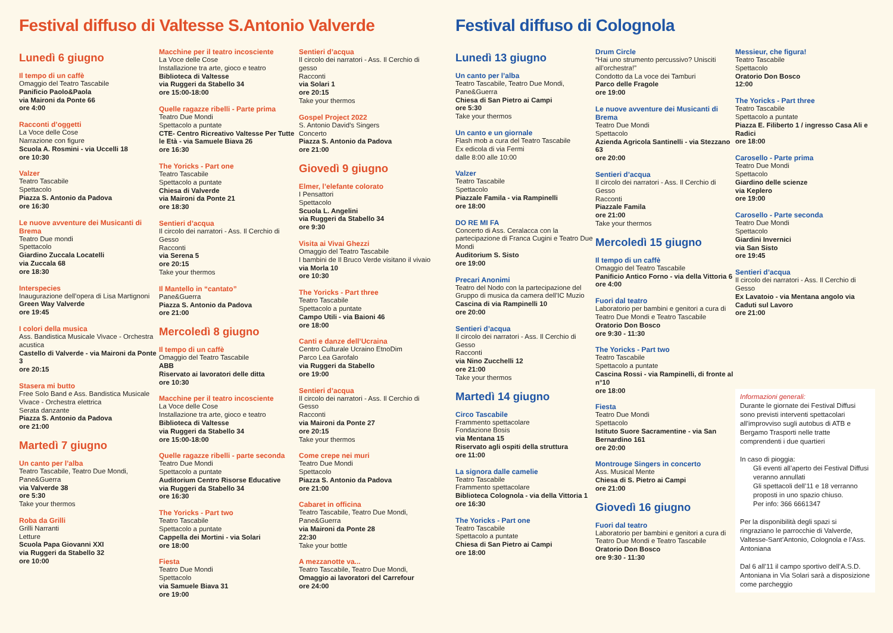Festival diffuso di Valtesse S.Antonio Valverde
Lunedì 6 giugno
Il tempo di un caffè
Omaggio del Teatro Tascabile
Panificio Paolo&Paola
via Maironi da Ponte 66
ore 4:00
Racconti d’oggetti
La Voce delle Cose
Narrazione con figure
Scuola A. Rosmini - via Uccelli 18
ore 10:30
Valzer
Teatro Tascabile
Spettacolo
Piazza S. Antonio da Padova
ore 16:30
Le nuove avventure dei Musicanti di Brema
Teatro Due mondi
Spettacolo
Giardino Zuccala Locatelli
via Zuccala 68
ore 18:30
Interspecies
Inaugurazione dell’opera di Lisa Martignoni
Green Way Valverde
ore 19:45
I colori della musica
Ass. Bandistica Musicale Vivace - Orchestra acustica
Castello di Valverde - via Maironi da Ponte 3
ore 20:15
Stasera mi butto
Free Solo Band e Ass. Bandistica Musicale Vivace - Orchestra elettrica
Serata danzante
Piazza S. Antonio da Padova
ore 21:00
Martedì 7 giugno
Un canto per l’alba
Teatro Tascabile, Teatro Due Mondi, Pane&Guerra
via Valverde 38
ore 5:30
Take your thermos
Roba da Grilli
Grilli Narranti
Letture
Scuola Papa Giovanni XXI
via Ruggeri da Stabello 32
ore 10:00
Macchine per il teatro incosciente
La Voce delle Cose
Installazione tra arte, gioco e teatro
Biblioteca di Valtesse
via Ruggeri da Stabello 34
ore 15:00-18:00
Quelle ragazze ribelli - Parte prima
Teatro Due Mondi
Spettacolo a puntate
CTE- Centro Ricreativo Valtesse Per Tutte le Età - via Samuele Biava 26
ore 16:30
The Yoricks - Part one
Teatro Tascabile
Spettacolo a puntate
Chiesa di Valverde
via Maironi da Ponte 21
ore 18:30
Sentieri d’acqua
Il circolo dei narratori - Ass. Il Cerchio di Gesso
Racconti
via Serena 5
ore 20:15
Take your thermos
Il Mantello in “cantato”
Pane&Guerra
Piazza S. Antonio da Padova
ore 21:00
Mercoledì 8 giugno
Il tempo di un caffè
Omaggio del Teatro Tascabile
ABB
Riservato ai lavoratori delle ditta
ore 10:30
Macchine per il teatro incosciente
La Voce delle Cose
Installazione tra arte, gioco e teatro
Biblioteca di Valtesse
via Ruggeri da Stabello 34
ore 15:00-18:00
Quelle ragazze ribelli - parte seconda
Teatro Due Mondi
Spettacolo a puntate
Auditorium Centro Risorse Educative
via Ruggeri da Stabello 34
ore 16:30
The Yoricks - Part two
Teatro Tascabile
Spettacolo a puntate
Cappella dei Mortini - via Solari
ore 18:00
Fiesta
Teatro Due Mondi
Spettacolo
via Samuele Biava 31
ore 19:00
Sentieri d’acqua
Il circolo dei narratori - Ass. Il Cerchio di gesso
Racconti
via Solari 1
ore 20:15
Take your thermos
Gospel Project 2022
S. Antonio David’s Singers
Concerto
Piazza S. Antonio da Padova
ore 21:00
Giovedì 9 giugno
Elmer, l’elefante colorato
I Pensattori
Spettacolo
Scuola L. Angelini
via Ruggeri da Stabello 34
ore 9:30
Visita ai Vivai Ghezzi
Omaggio del Teatro Tascabile
I bambini de Il Bruco Verde visitano il vivaio
via Morla 10
ore 10:30
The Yoricks - Part three
Teatro Tascabile
Spettacolo a puntate
Campo Utili - via Baioni 46
ore 18:00
Canti e danze dell’Ucraina
Centro Culturale Ucraino EtnoDim
Parco Lea Garofalo
via Ruggeri da Stabello
ore 19:00
Sentieri d’acqua
Il circolo dei narratori - Ass. Il Cerchio di Gesso
Racconti
via Maironi da Ponte 27
ore 20:15
Take your thermos
Come crepe nei muri
Teatro Due Mondi
Spettacolo
Piazza S. Antonio da Padova
ore 21:00
Cabaret in officina
Teatro Tascabile, Teatro Due Mondi, Pane&Guerra
via Maironi da Ponte 28
22:30
Take your bottle
A mezzanotte va...
Teatro Tascabile, Teatro Due Mondi,
Omaggio ai lavoratori del Carrefour
ore 24:00
Festival diffuso di Colognola
Lunedì 13 giugno
Un canto per l’alba
Teatro Tascabile, Teatro Due Mondi, Pane&Guerra
Chiesa di San Pietro ai Campi
ore 5:30
Take your thermos
Un canto e un giornale
Flash mob a cura del Teatro Tascabile
Ex edicola di via Fermi
dalle 8:00 alle 10:00
Valzer
Teatro Tascabile
Spettacolo
Piazzale Famila - via Rampinelli
ore 18:00
DO RE MI FA
Concerto di Ass. Ceralacca con la partecipazione di Franca Cugini e Teatro Due Mondi
Auditorium S. Sisto
ore 19:00
Precari Anonimi
Teatro del Nodo con la partecipazione del Gruppo di musica da camera dell’IC Muzio
Cascina di via Rampinelli 10
ore 20:00
Sentieri d’acqua
Il circolo dei narratori - Ass. Il Cerchio di Gesso
Racconti
via Nino Zucchelli 12
ore 21:00
Take your thermos
Martedì 14 giugno
Circo Tascabile
Frammento spettacolare
Fondazione Bosis
via Mentana 15
Riservato agli ospiti della struttura
ore 11:00
La signora dalle camelie
Teatro Tascabile
Frammento spettacolare
Biblioteca Colognola - via della Vittoria 1
ore 16:30
The Yoricks - Part one
Teatro Tascabile
Spettacolo a puntate
Chiesa di San Pietro ai Campi
ore 18:00
Drum Circle
“Hai uno strumento percussivo? Unisciti all’orchestra!”
Condotto da La voce dei Tamburi
Parco delle Fragole
ore 19:00
Le nuove avventure dei Musicanti di Brema
Teatro Due Mondi
Spettacolo
Azienda Agricola Santinelli - via Stezzano 63
ore 20:00
Sentieri d’acqua
Il circolo dei narratori - Ass. Il Cerchio di Gesso
Racconti
Piazzale Famila
ore 21:00
Take your thermos
Mercoledì 15 giugno
Il tempo di un caffè
Omaggio del Teatro Tascabile
Panificio Antico Forno - via della Vittoria 6
ore 4:00
Fuori dal teatro
Laboratorio per bambini e genitori a cura di Teatro Due Mondi e Teatro Tascabile
Oratorio Don Bosco
ore 9:30 - 11:30
The Yoricks - Part two
Teatro Tascabile
Spettacolo a puntate
Cascina Rossi - via Rampinelli, di fronte al n°10
ore 18:00
Fiesta
Teatro Due Mondi
Spettacolo
Istituto Suore Sacramentine - via San Bernardino 161
ore 20:00
Montrouge Singers in concerto
Ass. Musical Mente
Chiesa di S. Pietro ai Campi
ore 21:00
Giovedì 16 giugno
Fuori dal teatro
Laboratorio per bambini e genitori a cura di Teatro Due Mondi e Teatro Tascabile
Oratorio Don Bosco
ore 9:30 - 11:30
Messieur, che figura!
Teatro Tascabile
Spettacolo
Oratorio Don Bosco
12:00
The Yoricks - Part three
Teatro Tascabile
Spettacolo a puntate
Piazza E. Filiberto 1 / ingresso Casa Ali e Radici
ore 18:00
Carosello - Parte prima
Teatro Due Mondi
Spettacolo
Giardino delle scienze
via Keplero
ore 19:00
Carosello - Parte seconda
Teatro Due Mondi
Spettacolo
Giardini Invernici
via San Sisto
ore 19:45
Sentieri d’acqua
Il circolo dei narratori - Ass. Il Cerchio di Gesso
Ex Lavatoio - via Mentana angolo via Caduti sul Lavoro
ore 21:00
Informazioni generali:
Durante le giornate dei Festival Diffusi sono previsti interventi spettacolari all’improvviso sugli autobus di ATB e Bergamo Trasporti nelle tratte comprendenti i due quartieri
In caso di pioggia:
Gli eventi all’aperto dei Festival Diffusi veranno annullati
Gli spettacoli dell’11 e 18 verranno proposti in uno spazio chiuso.
Per info: 366 6661347
Per la disponibilità degli spazi si ringraziano le parrocchie di Valverde, Valtesse-Sant’Antonio, Colognola e l’Ass. Antoniana
Dal 6 all’11 il campo sportivo dell’A.S.D. Antoniana in Via Solari sarà a disposizione come parcheggio